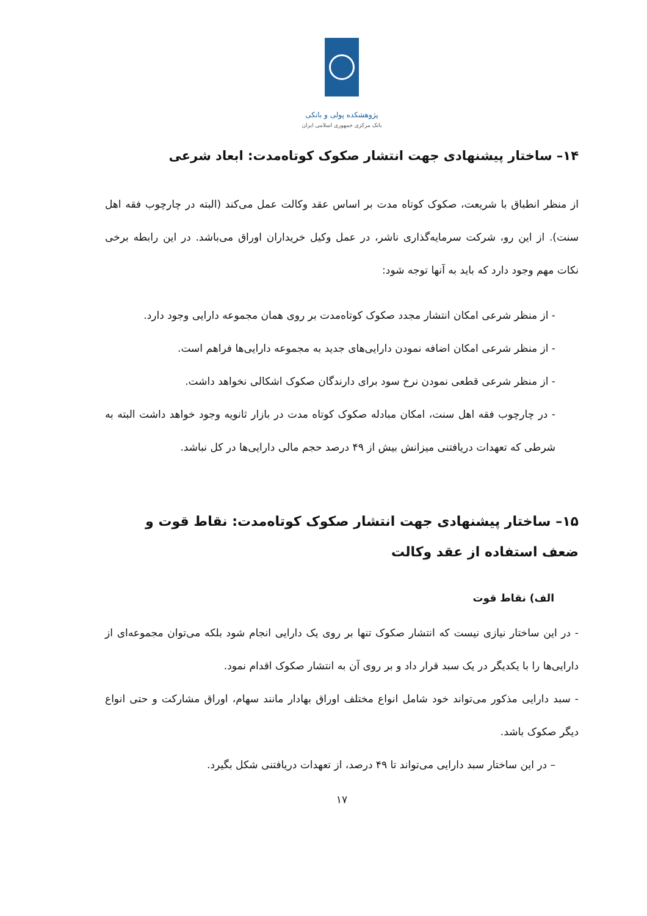پژوهشکده پولی و بانکی
بانک مرکزی جمهوری اسلامی ایران
۱۴– ساختار پیشنهادی جهت انتشار صکوک کوتاه‌مدت: ابعاد شرعی
از منظر انطباق با شریعت، صکوک کوتاه مدت بر اساس عقد وکالت عمل می‌کند (البته در چارچوب فقه اهل سنت). از این رو، شرکت سرمایه‌گذاری ناشر، در عمل وکیل خریداران اوراق می‌باشد. در این رابطه برخی نکات مهم وجود دارد که باید به آنها توجه شود:
- از منظر شرعی امکان انتشار مجدد صکوک کوتاه‌مدت بر روی همان مجموعه دارایی وجود دارد.
- از منظر شرعی امکان اضافه نمودن دارایی‌های جدید به مجموعه دارایی‌ها فراهم است.
- از منظر شرعی قطعی نمودن نرخ سود برای دارندگان صکوک اشکالی نخواهد داشت.
- در چارچوب فقه اهل سنت، امکان مبادله صکوک کوتاه مدت در بازار ثانویه وجود خواهد داشت البته به شرطی که تعهدات دریافتنی میزانش بیش از ۴۹ درصد حجم مالی دارایی‌ها در کل نباشد.
۱۵– ساختار پیشنهادی جهت انتشار صکوک کوتاه‌مدت: نقاط قوت و ضعف استفاده از عقد وکالت
الف) نقاط قوت
- در این ساختار نیازی نیست که انتشار صکوک تنها بر روی یک دارایی انجام شود بلکه می‌توان مجموعه‌ای از دارایی‌ها را با یکدیگر در یک سبد قرار داد و بر روی آن به انتشار صکوک اقدام نمود.
- سبد دارایی مذکور می‌تواند خود شامل انواع مختلف اوراق بهادار مانند سهام، اوراق مشارکت و حتی انواع دیگر صکوک باشد.
– در این ساختار سبد دارایی می‌تواند تا ۴۹ درصد، از تعهدات دریافتنی شکل بگیرد.
۱۷